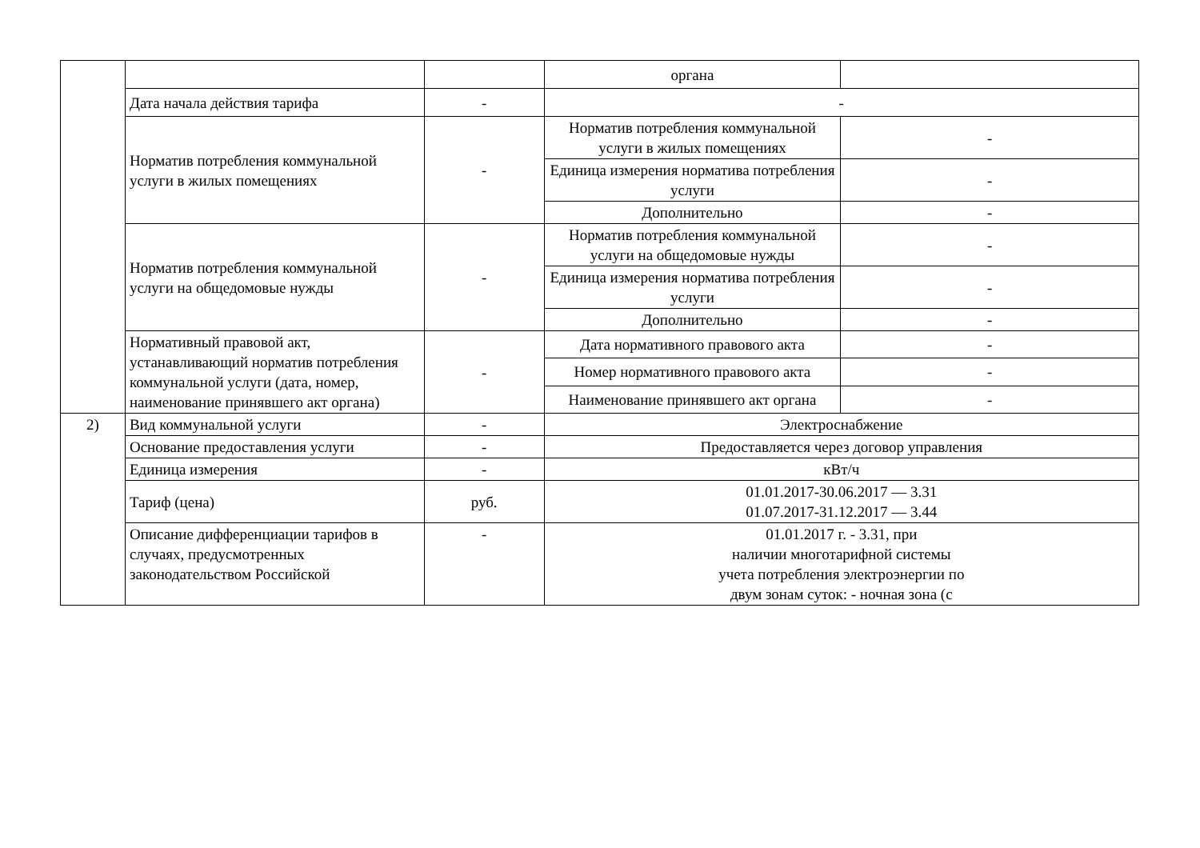| | | | органа | |
| | Дата начала действия тарифа | - | - | |
| | Норматив потребления коммунальной услуги в жилых помещениях | - | Норматив потребления коммунальной услуги в жилых помещениях | - |
| | | | Единица измерения норматива потребления услуги | - |
| | | | Дополнительно | - |
| | Норматив потребления коммунальной услуги на общедомовые нужды | - | Норматив потребления коммунальной услуги на общедомовые нужды | - |
| | | | Единица измерения норматива потребления услуги | - |
| | | | Дополнительно | - |
| | Нормативный правовой акт, устанавливающий норматив потребления коммунальной услуги (дата, номер, наименование принявшего акт органа) | - | Дата нормативного правового акта | - |
| | | | Номер нормативного правового акта | - |
| | | | Наименование принявшего акт органа | - |
| 2) | Вид коммунальной услуги | - | Электроснабжение |
| | Основание предоставления услуги | - | Предоставляется через договор управления |
| | Единица измерения | - | кВт/ч |
| | Тариф (цена) | руб. | 01.01.2017-30.06.2017 — 3.31 01.07.2017-31.12.2017 — 3.44 |
| | Описание дифференциации тарифов в случаях, предусмотренных законодательством Российской | - | 01.01.2017 г. - 3.31, при наличии многотарифной системы учета потребления электроэнергии по двум зонам суток: - ночная зона (с |